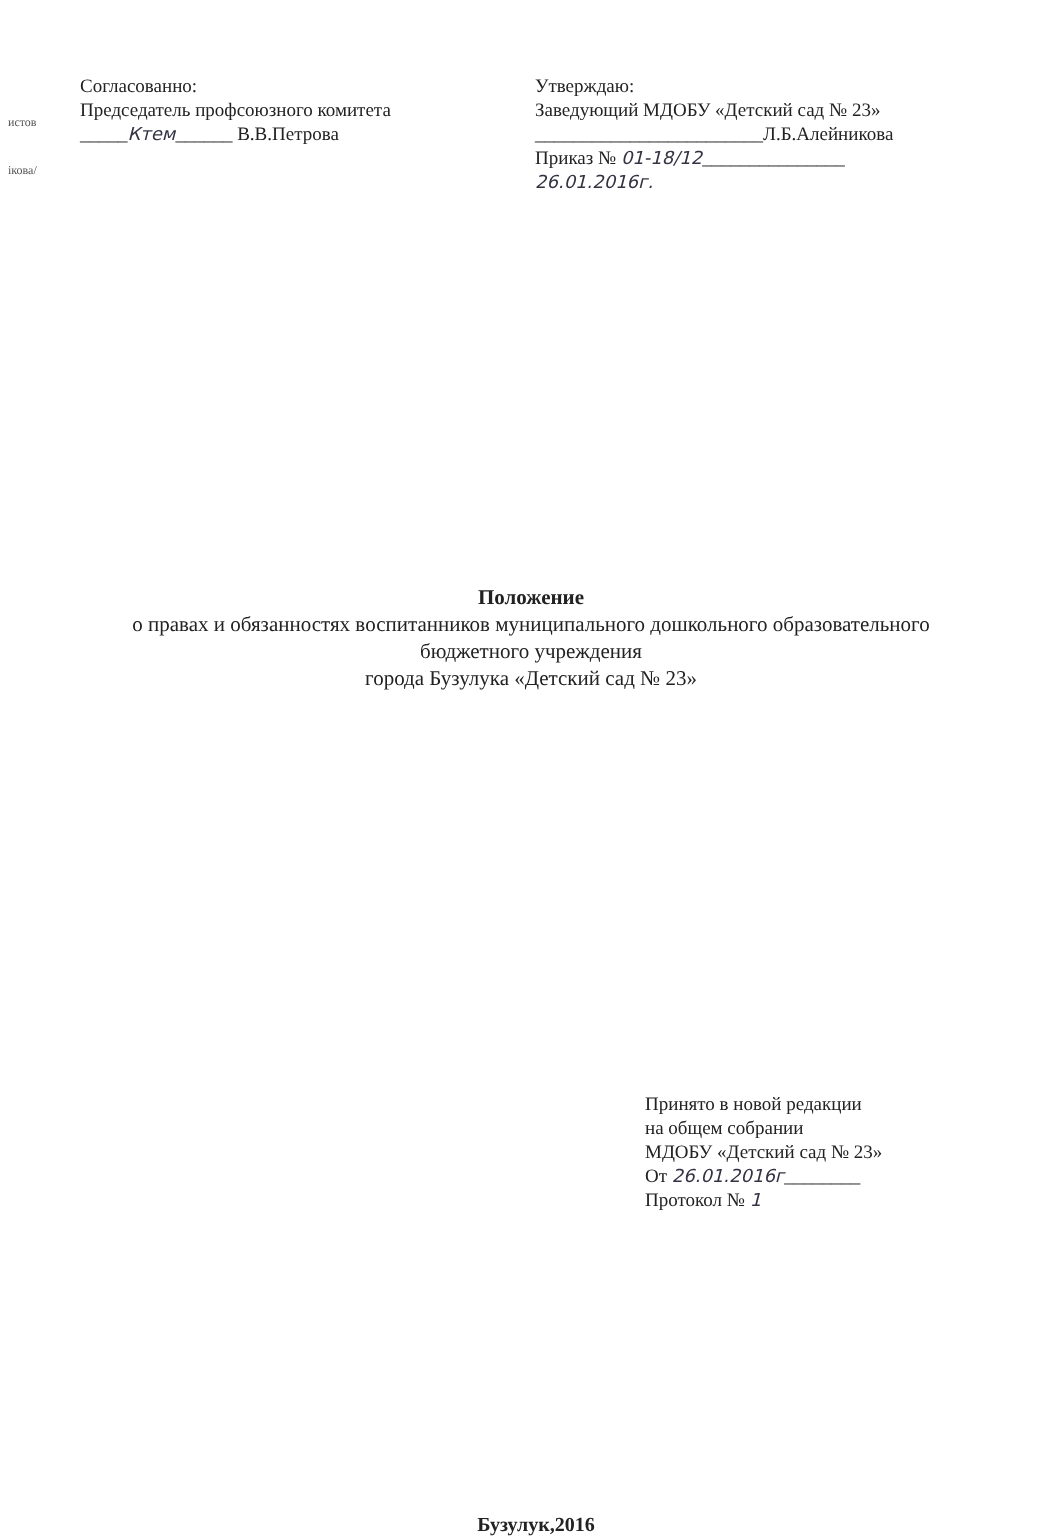истов
ікова/
Согласованно:
Председатель профсоюзного комитета
_____Ктем______ В.В.Петрова
Утверждаю:
Заведующий МДОБУ «Детский сад № 23»
________________________Л.Б.Алейникова
Приказ № 01-18/12_______________
26.01.2016г.
Положение
о правах и обязанностях воспитанников муниципального дошкольного образовательного
бюджетного учреждения
города Бузулука «Детский сад № 23»
Принято в новой редакции
на общем собрании
МДОБУ «Детский сад № 23»
От 26.01.2016г________
Протокол № 1
Бузулук,2016